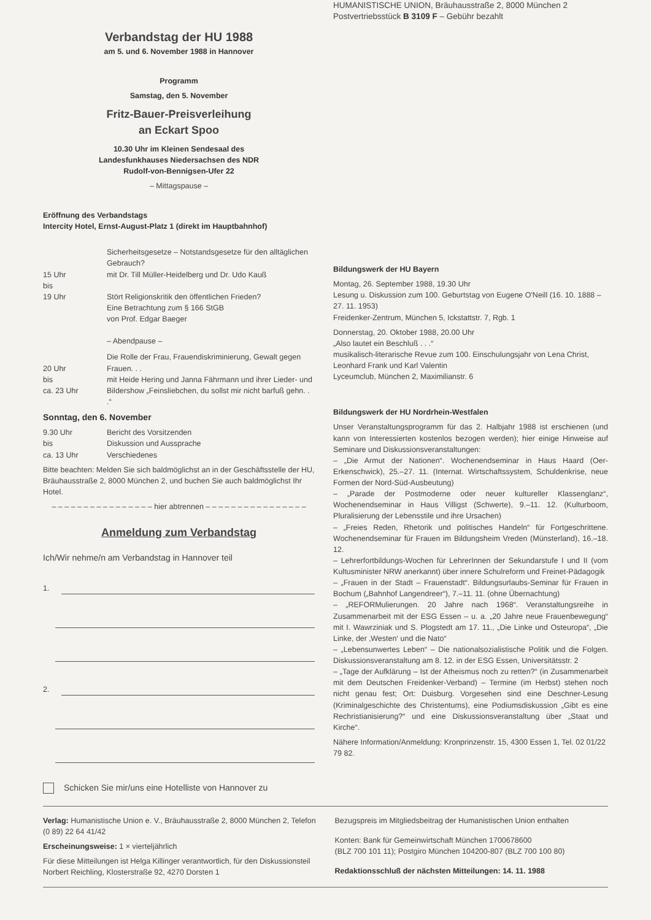Verbandstag der HU 1988
am 5. und 6. November 1988 in Hannover
Programm
Samstag, den 5. November
Fritz-Bauer-Preisverleihung
an Eckart Spoo
10.30 Uhr im Kleinen Sendesaal des
Landesfunkhauses Niedersachsen des NDR
Rudolf-von-Bennigsen-Ufer 22
– Mittagspause –
Eröffnung des Verbandstags
Intercity Hotel, Ernst-August-Platz 1 (direkt im Hauptbahnhof)
| 15 Uhr bis 19 Uhr | Sicherheitsgesetze – Notstandsgesetze für den alltäglichen Gebrauch? mit Dr. Till Müller-Heidelberg und Dr. Udo Kauß Stört Religionskritik den öffentlichen Frieden? Eine Betrachtung zum § 166 StGB von Prof. Edgar Baeger – Abendpause – |
| 20 Uhr bis ca. 23 Uhr | Die Rolle der Frau, Frauendiskriminierung, Gewalt gegen Frauen. . . mit Heide Hering und Janna Fährmann und ihrer Lieder- und Bildershow „Feinsliebchen, du sollst mir nicht barfuß gehn. . .“ |
Sonntag, den 6. November
| 9.30 Uhr bis ca. 13 Uhr | Bericht des Vorsitzenden Diskussion und Aussprache Verschiedenes |
Bitte beachten: Melden Sie sich baldmöglichst an in der Geschäftsstelle der HU, Bräuhausstraße 2, 8000 München 2, und buchen Sie auch baldmöglichst Ihr Hotel.
– – – – – – – – – – – – – – – – hier abtrennen – – – – – – – – – – – – – – – –
Anmeldung zum Verbandstag
Ich/Wir nehme/n am Verbandstag in Hannover teil
1.
2.
Schicken Sie mir/uns eine Hotelliste von Hannover zu
HUMANISTISCHE UNION, Bräuhausstraße 2, 8000 München 2
Postvertriebsstück B 3109 F – Gebühr bezahlt
Bildungswerk der HU Bayern
Montag, 26. September 1988, 19.30 Uhr
Lesung u. Diskussion zum 100. Geburtstag von Eugene O'Neill (16. 10. 1888 – 27. 11. 1953)
Freidenker-Zentrum, München 5, Ickstattstr. 7, Rgb. 1
Donnerstag, 20. Oktober 1988, 20.00 Uhr
„Also lautet ein Beschluß . . .“
musikalisch-literarische Revue zum 100. Einschulungsjahr von Lena Christ, Leonhard Frank und Karl Valentin
Lyceumclub, München 2, Maximilianstr. 6
Bildungswerk der HU Nordrhein-Westfalen
Unser Veranstaltungsprogramm für das 2. Halbjahr 1988 ist erschienen (und kann von Interessierten kostenlos bezogen werden); hier einige Hinweise auf Seminare und Diskussionsveranstaltungen:
– „Die Armut der Nationen“. Wochenendseminar in Haus Haard (Oer-Erkenschwick), 25.–27. 11. (Internat. Wirtschaftssystem, Schuldenkrise, neue Formen der Nord-Süd-Ausbeutung)
– „Parade der Postmoderne oder neuer kultureller Klassenglanz“, Wochenendseminar in Haus Villigst (Schwerte), 9.–11. 12. (Kulturboom, Pluralisierung der Lebensstile und ihre Ursachen)
– „Freies Reden, Rhetorik und politisches Handeln“ für Fortgeschrittene. Wochenendseminar für Frauen im Bildungsheim Vreden (Münsterland), 16.–18. 12.
– Lehrerfortbildungs-Wochen für LehrerInnen der Sekundarstufe I und II (vom Kultusminister NRW anerkannt) über innere Schulreform und Freinet-Pädagogik
– „Frauen in der Stadt – Frauenstadt“. Bildungsurlaubs-Seminar für Frauen in Bochum („Bahnhof Langendreer“), 7.–11. 11. (ohne Übernachtung)
– „REFORMulierungen. 20 Jahre nach 1968“. Veranstaltungsreihe in Zusammenarbeit mit der ESG Essen – u. a. „20 Jahre neue Frauenbewegung“ mit I. Wawrziniak und S. Plogstedt am 17. 11., „Die Linke und Osteuropa“, „Die Linke, der ‚Westen‘ und die Nato“
– „Lebensunwertes Leben“ – Die nationalsozialistische Politik und die Folgen. Diskussionsveranstaltung am 8. 12. in der ESG Essen, Universitätsstr. 2
– „Tage der Aufklärung – Ist der Atheismus noch zu retten?“ (in Zusammenarbeit mit dem Deutschen Freidenker-Verband) – Termine (im Herbst) stehen noch nicht genau fest; Ort: Duisburg. Vorgesehen sind eine Deschner-Lesung (Kriminalgeschichte des Christentums), eine Podiumsdiskussion „Gibt es eine Rechristianisierung?“ und eine Diskussionsveranstaltung über „Staat und Kirche“.
Nähere Information/Anmeldung: Kronprinzenstr. 15, 4300 Essen 1, Tel. 02 01/22 79 82.
Verlag: Humanistische Union e. V., Bräuhausstraße 2, 8000 München 2, Telefon (0 89) 22 64 41/42
Erscheinungsweise: 1 × vierteljährlich
Für diese Mitteilungen ist Helga Killinger verantwortlich, für den Diskussionsteil Norbert Reichling, Klosterstraße 92, 4270 Dorsten 1
Bezugspreis im Mitgliedsbeitrag der Humanistischen Union enthalten
Konten: Bank für Gemeinwirtschaft München 1700678600
(BLZ 700 101 11); Postgiro München 104200-807 (BLZ 700 100 80)
Redaktionsschluß der nächsten Mitteilungen: 14. 11. 1988